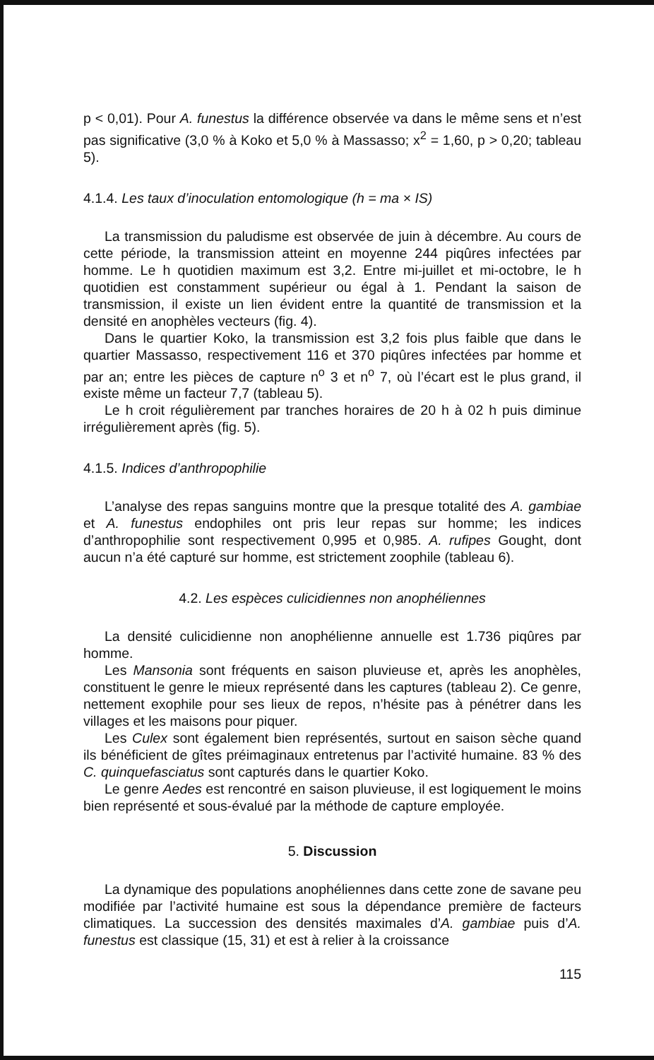p < 0,01). Pour A. funestus la différence observée va dans le même sens et n’est pas significative (3,0 % à Koko et 5,0 % à Massasso; x<sup>2</sup> = 1,60, p > 0,20; tableau 5).
4.1.4. Les taux d’inoculation entomologique (h = ma × IS)
La transmission du paludisme est observée de juin à décembre. Au cours de cette période, la transmission atteint en moyenne 244 piqûres infectées par homme. Le h quotidien maximum est 3,2. Entre mi-juillet et mi-octobre, le h quotidien est constamment supérieur ou égal à 1. Pendant la saison de transmission, il existe un lien évident entre la quantité de transmission et la densité en anophèles vecteurs (fig. 4).
Dans le quartier Koko, la transmission est 3,2 fois plus faible que dans le quartier Massasso, respectivement 116 et 370 piqûres infectées par homme et par an; entre les pièces de capture n<sup>o</sup> 3 et n<sup>o</sup> 7, où l’écart est le plus grand, il existe même un facteur 7,7 (tableau 5).
Le h croit régulièrement par tranches horaires de 20 h à 02 h puis diminue irrégulièrement après (fig. 5).
4.1.5. Indices d’anthropophilie
L’analyse des repas sanguins montre que la presque totalité des A. gambiae et A. funestus endophiles ont pris leur repas sur homme; les indices d’anthropophilie sont respectivement 0,995 et 0,985. A. rufipes Gought, dont aucun n’a été capturé sur homme, est strictement zoophile (tableau 6).
4.2. Les espèces culicidiennes non anophéliennes
La densité culicidienne non anophélienne annuelle est 1.736 piqûres par homme.
Les Mansonia sont fréquents en saison pluvieuse et, après les anophèles, constituent le genre le mieux représenté dans les captures (tableau 2). Ce genre, nettement exophile pour ses lieux de repos, n’hésite pas à pénétrer dans les villages et les maisons pour piquer.
Les Culex sont également bien représentés, surtout en saison sèche quand ils bénéficient de gîtes préimaginaux entretenus par l’activité humaine. 83 % des C. quinquefasciatus sont capturés dans le quartier Koko.
Le genre Aedes est rencontré en saison pluvieuse, il est logiquement le moins bien représenté et sous-évalué par la méthode de capture employée.
5. Discussion
La dynamique des populations anophéliennes dans cette zone de savane peu modifiée par l’activité humaine est sous la dépendance première de facteurs climatiques. La succession des densités maximales d’A. gambiae puis d’A. funestus est classique (15, 31) et est à relier à la croissance
115